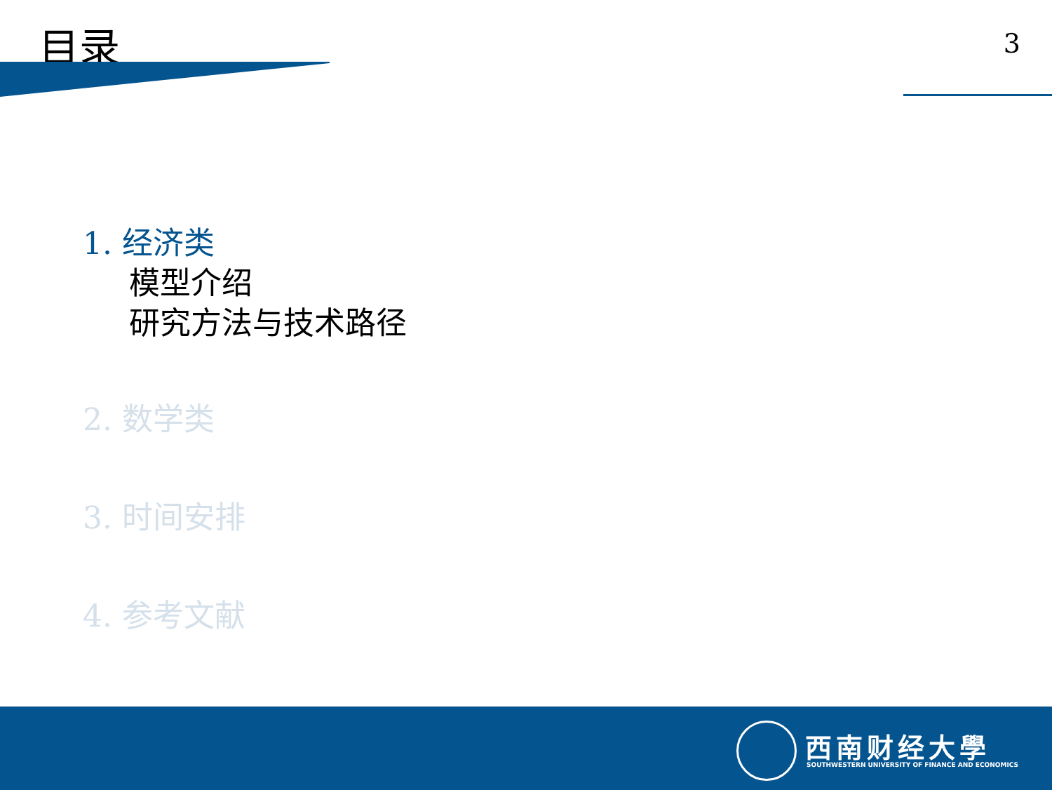目录 3
1. 经济类
模型介绍
研究方法与技术路径
2. 数学类
3. 时间安排
4. 参考文献
西南财经大學
SOUTHWESTERN UNIVERSITY OF FINANCE AND ECONOMICS